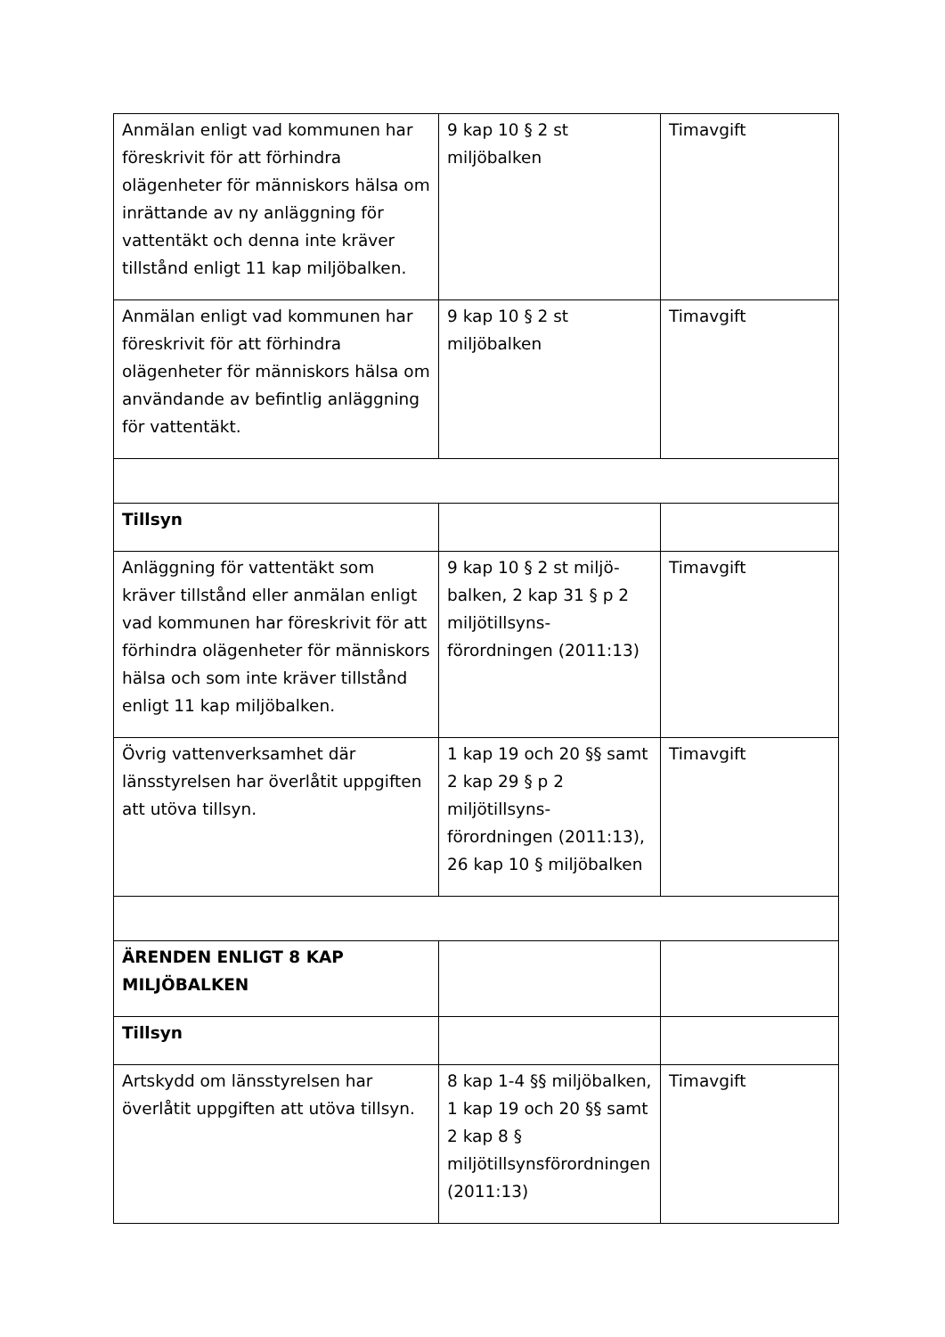| Anmälan enligt vad kommunen har föreskrivit för att förhindra olägenheter för människors hälsa om inrättande av ny anläggning för vattentäkt och denna inte kräver tillstånd enligt 11 kap miljöbalken. | 9 kap 10 § 2 st miljöbalken | Timavgift |
| Anmälan enligt vad kommunen har föreskrivit för att förhindra olägenheter för människors hälsa om användande av befintlig anläggning för vattentäkt. | 9 kap 10 § 2 st miljöbalken | Timavgift |
| Tillsyn | | |
| Anläggning för vattentäkt som kräver tillstånd eller anmälan enligt vad kommunen har föreskrivit för att förhindra olägenheter för människors hälsa och som inte kräver tillstånd enligt 11 kap miljöbalken. | 9 kap 10 § 2 st miljö-balken, 2 kap 31 § p 2 miljötillsyns-förordningen (2011:13) | Timavgift |
| Övrig vattenverksamhet där länsstyrelsen har överlåtit uppgiften att utöva tillsyn. | 1 kap 19 och 20 §§ samt 2 kap 29 § p 2 miljötillsyns-förordningen (2011:13), 26 kap 10 § miljöbalken | Timavgift |
| ÄRENDEN ENLIGT 8 KAP MILJÖBALKEN | | |
| Tillsyn | | |
| Artskydd om länsstyrelsen har överlåtit uppgiften att utöva tillsyn. | 8 kap 1-4 §§ miljöbalken, 1 kap 19 och 20 §§ samt 2 kap 8 § miljötillsynsförordningen (2011:13) | Timavgift |